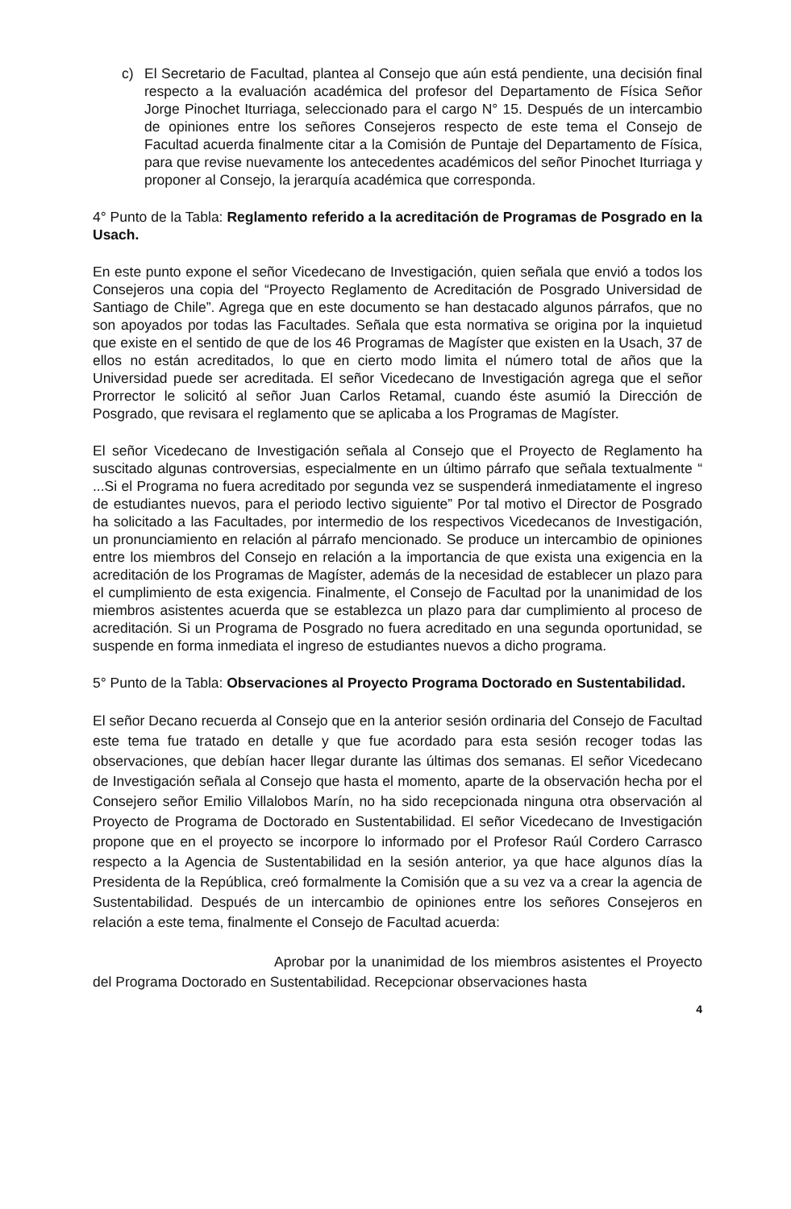c) El Secretario de Facultad, plantea al Consejo que aún está pendiente, una decisión final respecto a la evaluación académica del profesor del Departamento de Física Señor Jorge Pinochet Iturriaga, seleccionado para el cargo N° 15. Después de un intercambio de opiniones entre los señores Consejeros respecto de este tema el Consejo de Facultad acuerda finalmente citar a la Comisión de Puntaje del Departamento de Física, para que revise nuevamente los antecedentes académicos del señor Pinochet Iturriaga y proponer al Consejo, la jerarquía académica que corresponda.
4° Punto de la Tabla: Reglamento referido a la acreditación de Programas de Posgrado en la Usach.
En este punto expone el señor Vicedecano de Investigación, quien señala que envió a todos los Consejeros una copia del “Proyecto Reglamento de Acreditación de Posgrado Universidad de Santiago de Chile”. Agrega que en este documento se han destacado algunos párrafos, que no son apoyados por todas las Facultades. Señala que esta normativa se origina por la inquietud que existe en el sentido de que de los 46 Programas de Magíster que existen en la Usach, 37 de ellos no están acreditados, lo que en cierto modo limita el número total de años que la Universidad puede ser acreditada. El señor Vicedecano de Investigación agrega que el señor Prorrector le solicitó al señor Juan Carlos Retamal, cuando éste asumió la Dirección de Posgrado, que revisara el reglamento que se aplicaba a los Programas de Magíster.
El señor Vicedecano de Investigación señala al Consejo que el Proyecto de Reglamento ha suscitado algunas controversias, especialmente en un último párrafo que señala textualmente “ ...Si el Programa no fuera acreditado por segunda vez se suspenderá inmediatamente el ingreso de estudiantes nuevos, para el periodo lectivo siguiente” Por tal motivo el Director de Posgrado ha solicitado a las Facultades, por intermedio de los respectivos Vicedecanos de Investigación, un pronunciamiento en relación al párrafo mencionado. Se produce un intercambio de opiniones entre los miembros del Consejo en relación a la importancia de que exista una exigencia en la acreditación de los Programas de Magíster, además de la necesidad de establecer un plazo para el cumplimiento de esta exigencia. Finalmente, el Consejo de Facultad por la unanimidad de los miembros asistentes acuerda que se establezca un plazo para dar cumplimiento al proceso de acreditación. Si un Programa de Posgrado no fuera acreditado en una segunda oportunidad, se suspende en forma inmediata el ingreso de estudiantes nuevos a dicho programa.
5° Punto de la Tabla: Observaciones al Proyecto Programa Doctorado en Sustentabilidad.
El señor Decano recuerda al Consejo que en la anterior sesión ordinaria del Consejo de Facultad este tema fue tratado en detalle y que fue acordado para esta sesión recoger todas las observaciones, que debían hacer llegar durante las últimas dos semanas. El señor Vicedecano de Investigación señala al Consejo que hasta el momento, aparte de la observación hecha por el Consejero señor Emilio Villalobos Marín, no ha sido recepcionada ninguna otra observación al Proyecto de Programa de Doctorado en Sustentabilidad. El señor Vicedecano de Investigación propone que en el proyecto se incorpore lo informado por el Profesor Raúl Cordero Carrasco respecto a la Agencia de Sustentabilidad en la sesión anterior, ya que hace algunos días la Presidenta de la República, creó formalmente la Comisión que a su vez va a crear la agencia de Sustentabilidad. Después de un intercambio de opiniones entre los señores Consejeros en relación a este tema, finalmente el Consejo de Facultad acuerda:
Aprobar por la unanimidad de los miembros asistentes el Proyecto del Programa Doctorado en Sustentabilidad. Recepcionar observaciones hasta
4